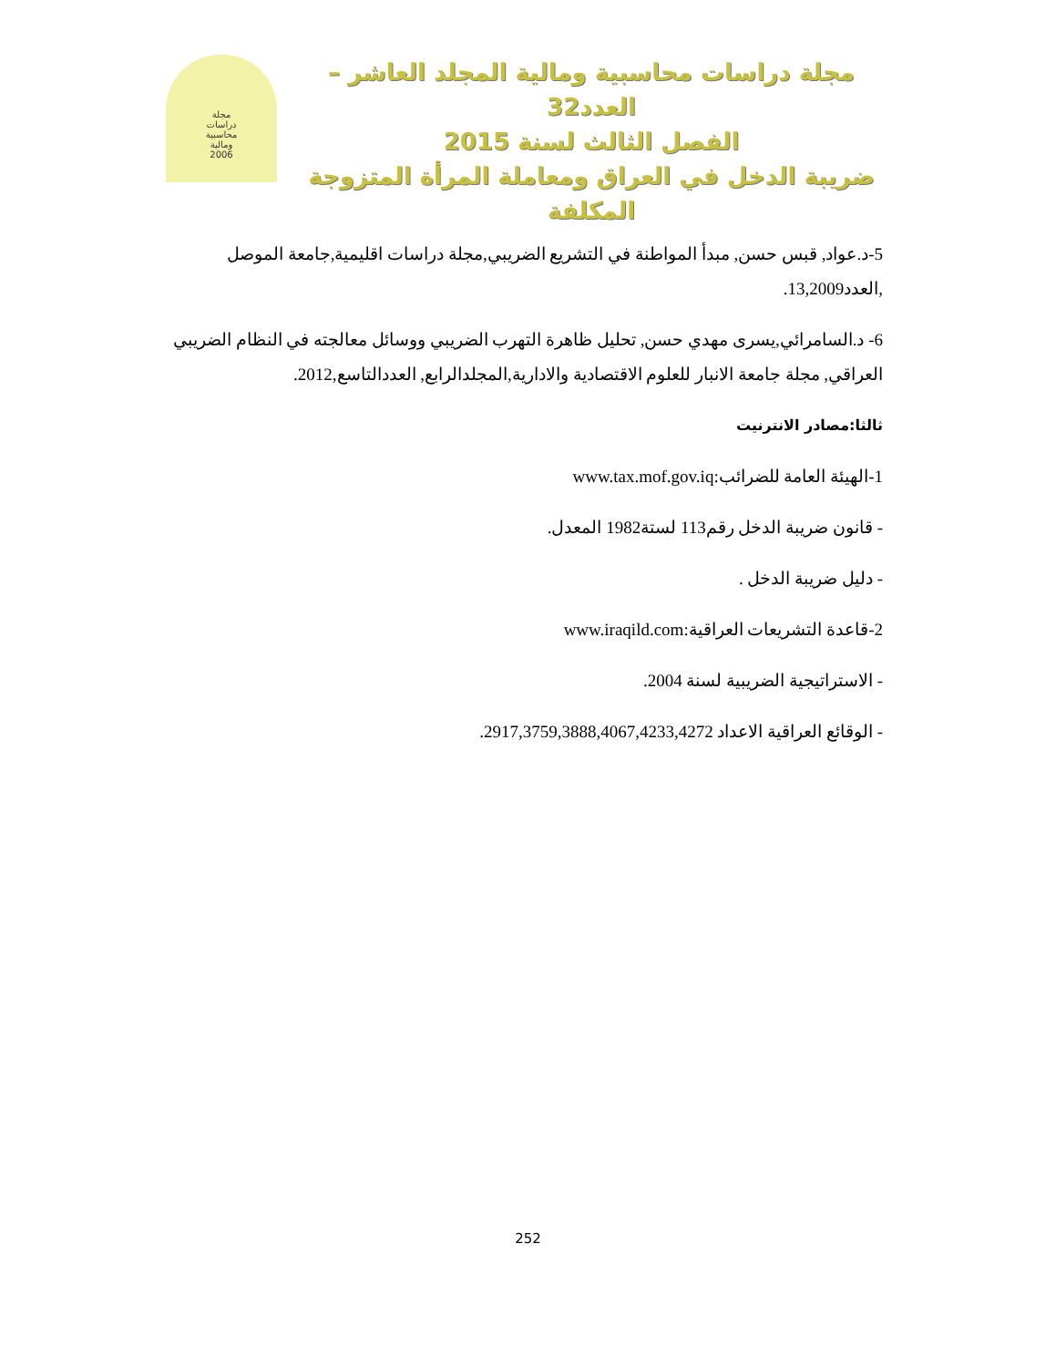مجلة دراسات محاسبية ومالية المجلد العاشر – العدد32
الفصل الثالث لسنة 2015
ضريبة الدخل في العراق ومعاملة المرأة المتزوجة المكلفة
مجلة
دراسات
محاسبية
ومالية
2006
5-د.عواد, قبس حسن, مبدأ المواطنة في التشريع الضريبي,مجلة دراسات اقليمية,جامعة الموصل ,العدد13,2009.
6- د.السامرائي,يسرى مهدي حسن, تحليل ظاهرة التهرب الضريبي ووسائل معالجته في النظام الضريبي العراقي, مجلة جامعة الانبار للعلوم الاقتصادية والادارية,المجلدالرابع, العددالتاسع,2012.
ثالثا:مصادر الانترنيت
1-الهيئة العامة للضرائب:www.tax.mof.gov.iq
- قانون ضريبة الدخل رقم113 لستة1982 المعدل.
- دليل ضريبة الدخل .
2-قاعدة التشريعات العراقية:www.iraqild.com
- الاستراتيجية الضريبية لسنة 2004.
- الوقائع العراقية الاعداد 2917,3759,3888,4067,4233,4272.
252